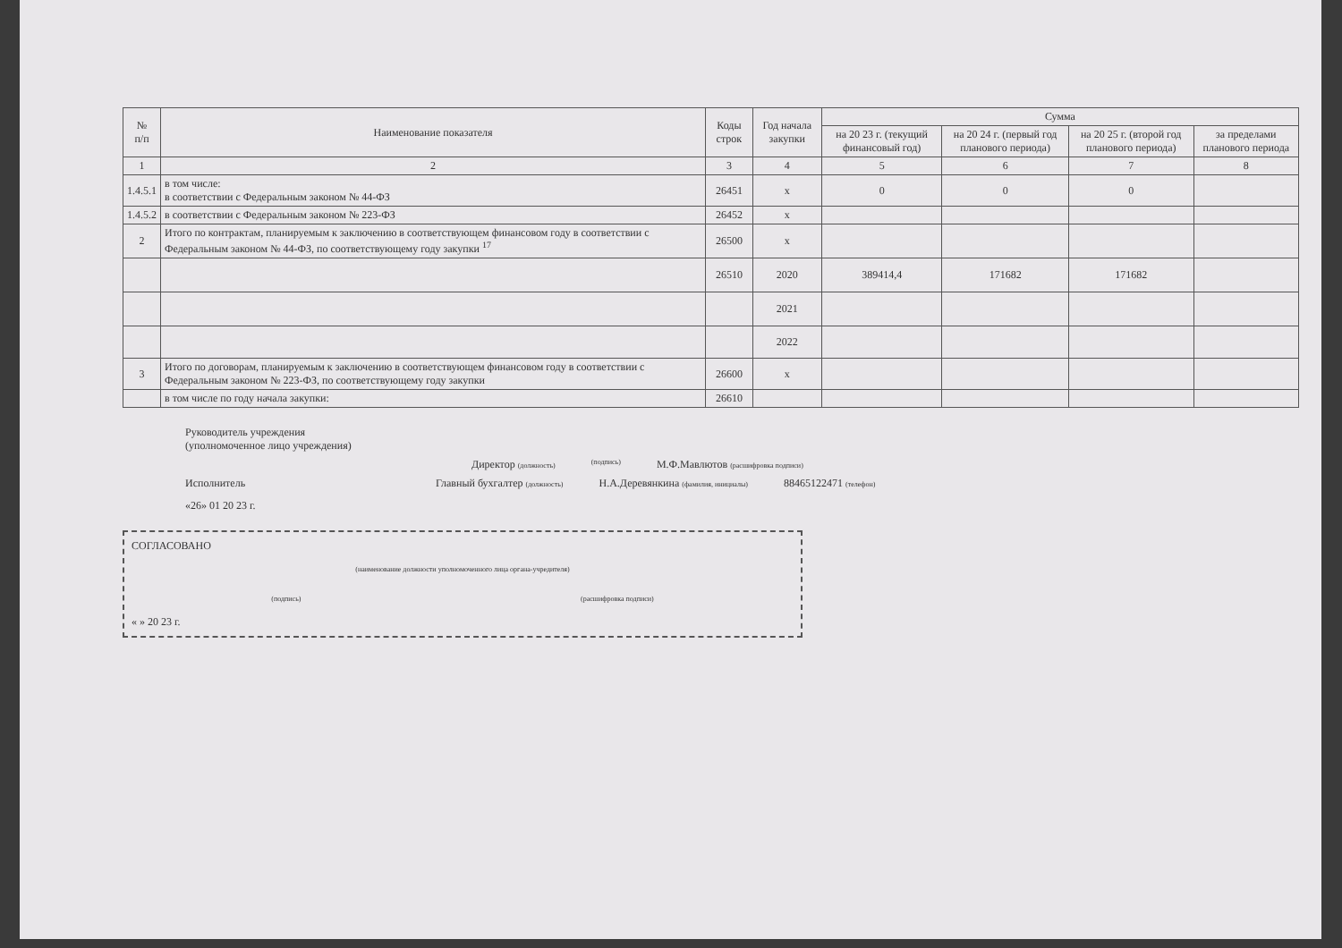| № п/п | Наименование показателя | Коды строк | Год начала закупки | Сумма | | | |
| --- | --- | --- | --- | --- | --- | --- | --- |
| | | | | на 20 23 г. (текущий финансовый год) | на 20 24 г. (первый год планового периода) | на 20 25 г. (второй год планового периода) | за пределами планового периода |
| 1 | 2 | 3 | 4 | 5 | 6 | 7 | 8 |
| 1.4.5.1 | в том числе: в соответствии с Федеральным законом № 44-ФЗ | 26451 | x | 0 | 0 | 0 | |
| 1.4.5.2 | в соответствии с Федеральным законом № 223-ФЗ | 26452 | x | | | | |
| 2 | Итого по контрактам, планируемым к заключению в соответствующем финансовом году в соответствии с Федеральным законом № 44-ФЗ, по соответствующему году закупки <sup>17</sup> | 26500 | x | | | | |
| | | 26510 | 2020 | 389414,4 | 171682 | 171682 | |
| | | | 2021 | | | | |
| | | | 2022 | | | | |
| 3 | Итого по договорам, планируемым к заключению в соответствующем финансовом году в соответствии с Федеральным законом № 223-ФЗ, по соответствующему году закупки | 26600 | x | | | | |
| | в том числе по году начала закупки: | 26610 | | | | | |
Руководитель учреждения
(уполномоченное лицо учреждения)
Директор (должность) (подпись) М.Ф.Мавлютов (расшифровка подписи)
Исполнитель Главный бухгалтер (должность) Н.А.Деревянкина (фамилия, инициалы) 88465122471 (телефон)
«26» 01 20 23 г.
СОГЛАСОВАНО
(наименование должности уполномоченного лица органа-учредителя)
(подпись) (расшифровка подписи)
« » 20 23 г.